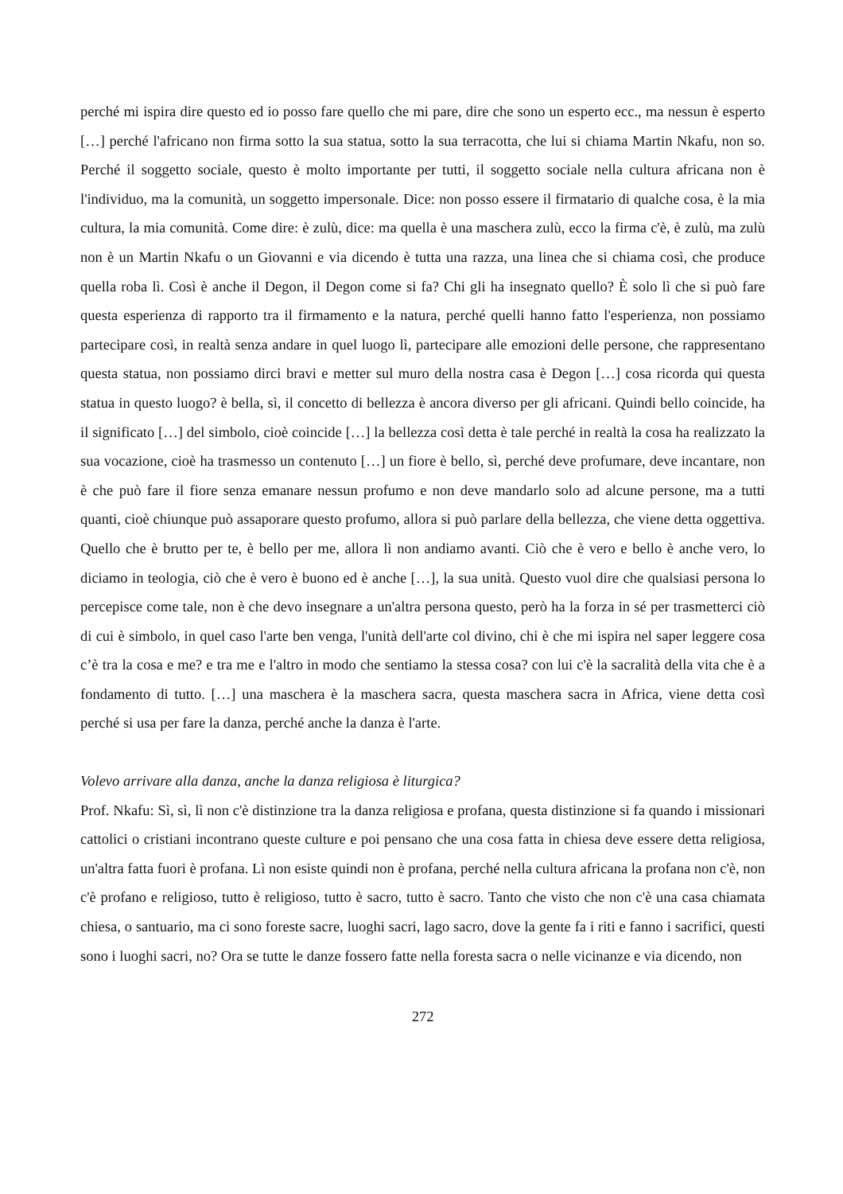perché mi ispira dire questo ed io posso fare quello che mi pare, dire che sono un esperto ecc., ma nessun è esperto […] perché l'africano non firma sotto la sua statua, sotto la sua terracotta, che lui si chiama Martin Nkafu, non so. Perché il soggetto sociale, questo è molto importante per tutti, il soggetto sociale nella cultura africana non è l'individuo, ma la comunità, un soggetto impersonale. Dice: non posso essere il firmatario di qualche cosa, è la mia cultura, la mia comunità. Come dire: è zulù, dice: ma quella è una maschera zulù, ecco la firma c'è, è zulù, ma zulù non è un Martin Nkafu o un Giovanni e via dicendo è tutta una razza, una linea che si chiama così, che produce quella roba lì. Così è anche il Degon, il Degon come si fa? Chi gli ha insegnato quello? È solo lì che si può fare questa esperienza di rapporto tra il firmamento e la natura, perché quelli hanno fatto l'esperienza, non possiamo partecipare così, in realtà senza andare in quel luogo lì, partecipare alle emozioni delle persone, che rappresentano questa statua, non possiamo dirci bravi e metter sul muro della nostra casa è Degon […] cosa ricorda qui questa statua in questo luogo? è bella, sì, il concetto di bellezza è ancora diverso per gli africani. Quindi bello coincide, ha il significato […] del simbolo, cioè coincide […] la bellezza così detta è tale perché in realtà la cosa ha realizzato la sua vocazione, cioè ha trasmesso un contenuto […] un fiore è bello, sì, perché deve profumare, deve incantare, non è che può fare il fiore senza emanare nessun profumo e non deve mandarlo solo ad alcune persone, ma a tutti quanti, cioè chiunque può assaporare questo profumo, allora si può parlare della bellezza, che viene detta oggettiva. Quello che è brutto per te, è bello per me, allora lì non andiamo avanti. Ciò che è vero e bello è anche vero, lo diciamo in teologia, ciò che è vero è buono ed è anche […], la sua unità. Questo vuol dire che qualsiasi persona lo percepisce come tale, non è che devo insegnare a un'altra persona questo, però ha la forza in sé per trasmetterci ciò di cui è simbolo, in quel caso l'arte ben venga, l'unità dell'arte col divino, chi è che mi ispira nel saper leggere cosa c’è tra la cosa e me? e tra me e l'altro in modo che sentiamo la stessa cosa? con lui c'è la sacralità della vita che è a fondamento di tutto. […] una maschera è la maschera sacra, questa maschera sacra in Africa, viene detta così perché si usa per fare la danza, perché anche la danza è l'arte.
Volevo arrivare alla danza, anche la danza religiosa è liturgica?
Prof. Nkafu: Sì, sì, lì non c'è distinzione tra la danza religiosa e profana, questa distinzione si fa quando i missionari cattolici o cristiani incontrano queste culture e poi pensano che una cosa fatta in chiesa deve essere detta religiosa, un'altra fatta fuori è profana. Lì non esiste quindi non è profana, perché nella cultura africana la profana non c'è, non c'è profano e religioso, tutto è religioso, tutto è sacro, tutto è sacro. Tanto che visto che non c'è una casa chiamata chiesa, o santuario, ma ci sono foreste sacre, luoghi sacri, lago sacro, dove la gente fa i riti e fanno i sacrifici, questi sono i luoghi sacri, no? Ora se tutte le danze fossero fatte nella foresta sacra o nelle vicinanze e via dicendo, non
272